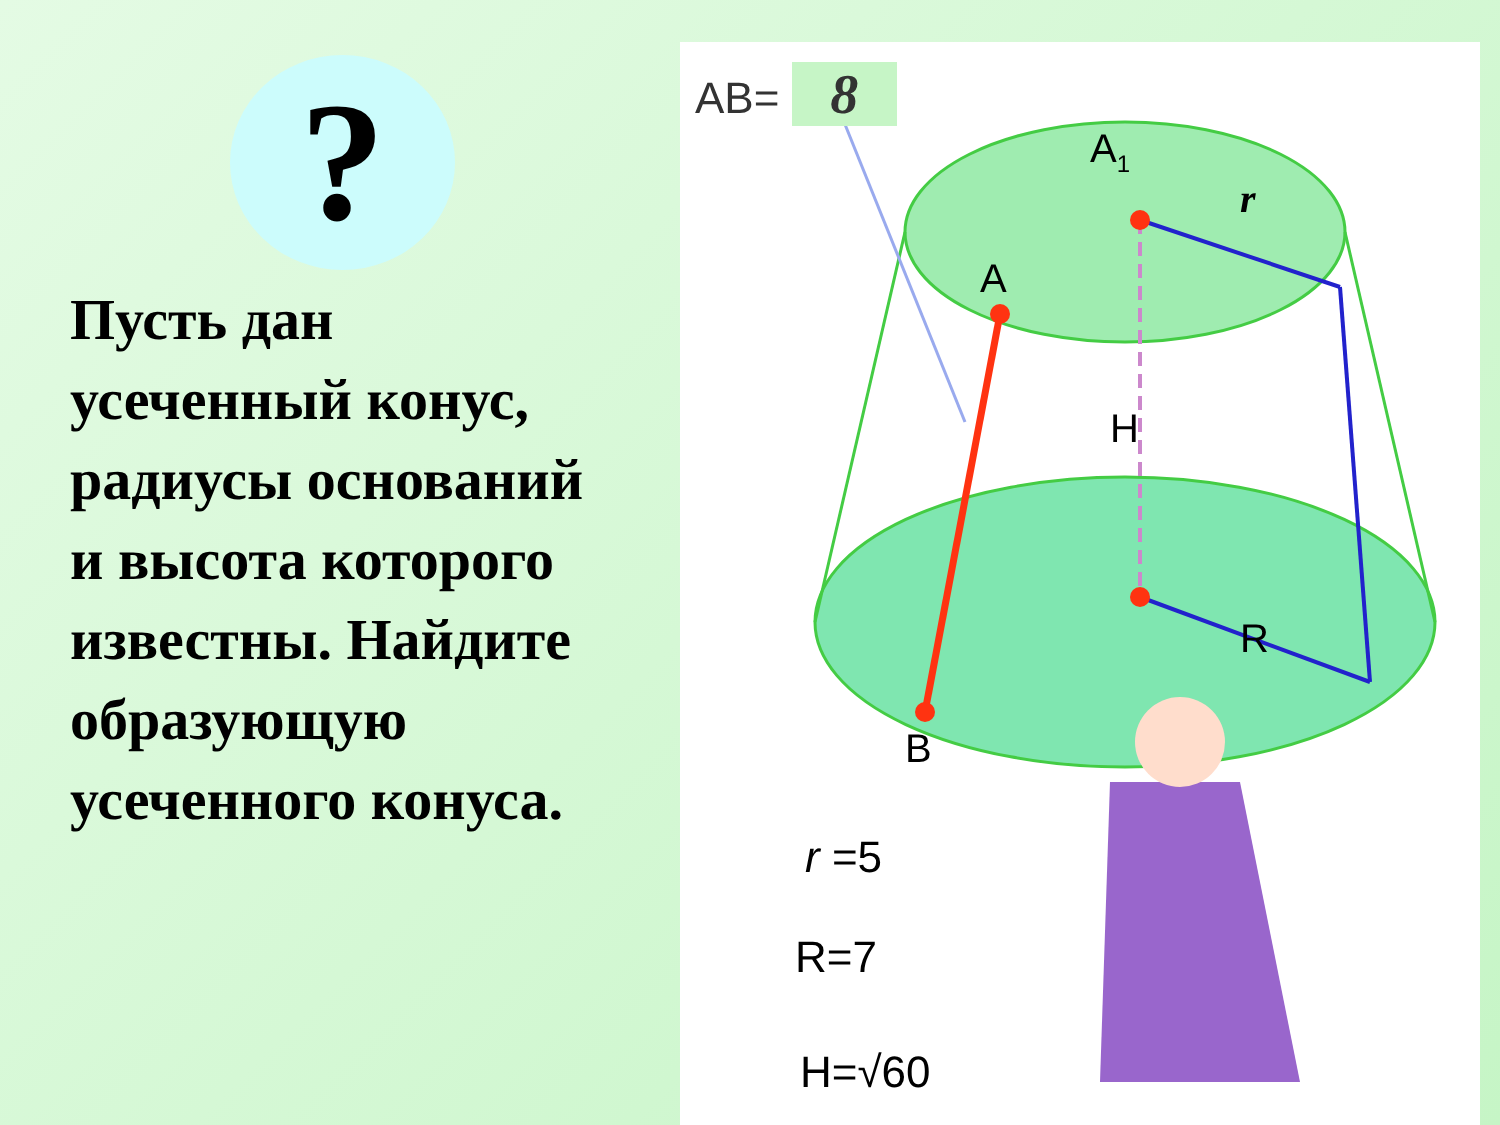?
Пусть дан
усеченный конус,
радиусы оснований
и высота которого
известны. Найдите
образующую
усеченного конуса.
AB= 8
A1
A
H
r
R
B
r =5
R=7
H=√60